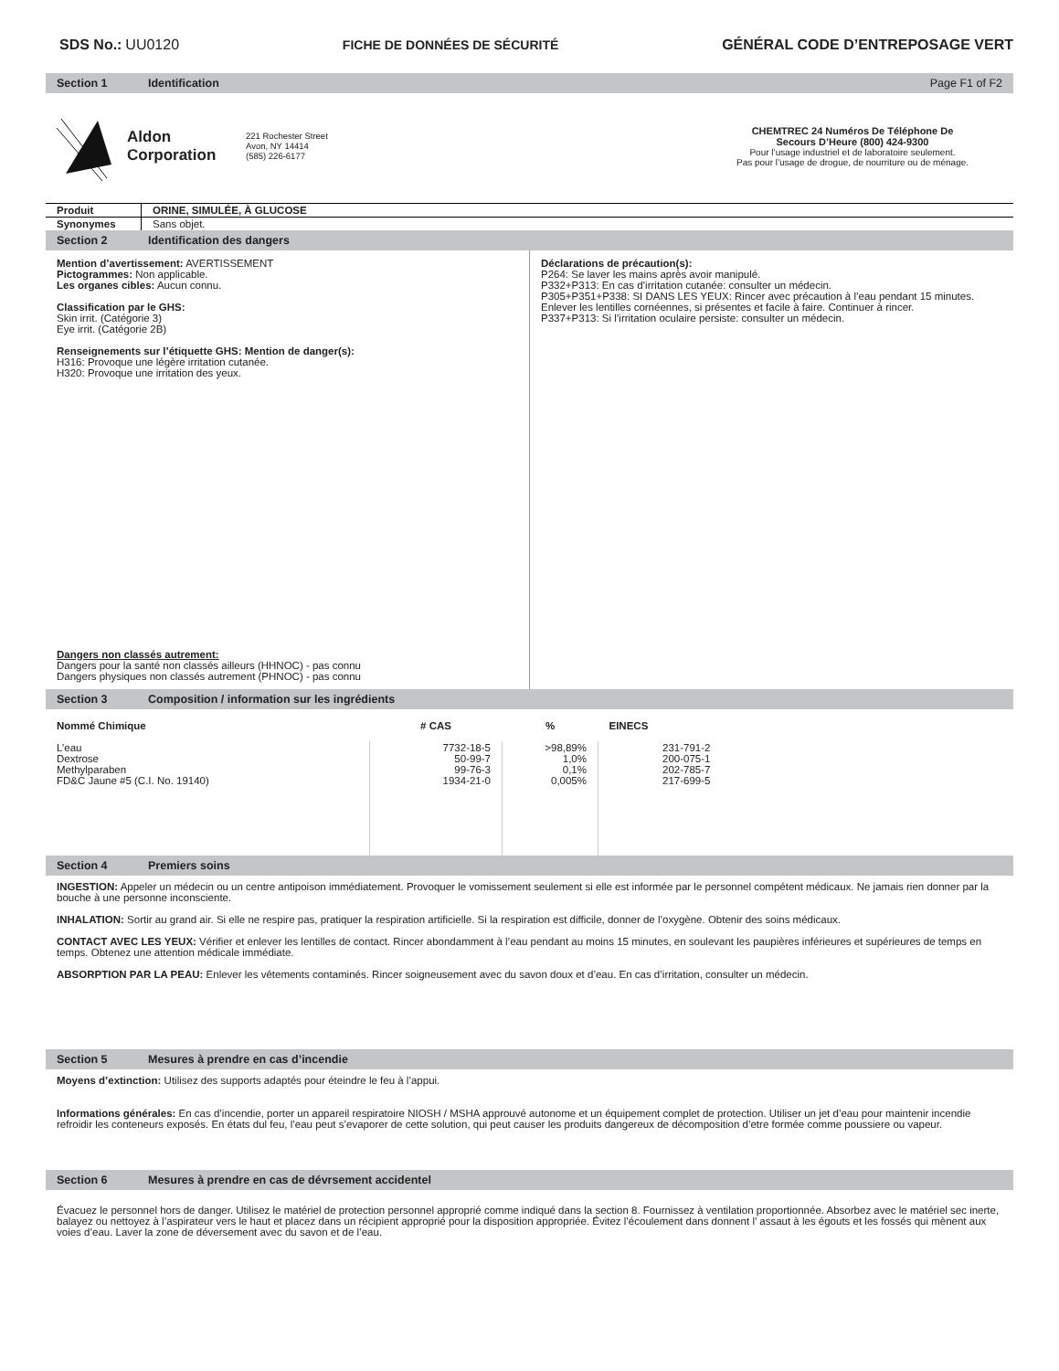SDS No.: UU0120 FICHE DE DONNÉES DE SÉCURITÉ GÉNÉRAL CODE D’ENTREPOSAGE VERT
Section 1 Identification Page F1 of F2
Aldon
Corporation
221 Rochester Street
Avon, NY 14414
(585) 226-6177
CHEMTREC 24 Numéros De Téléphone De
Secours D’Heure (800) 424-9300
Pour l’usage industriel et de laboratoire seulement.
Pas pour l’usage de drogue, de nourriture ou de ménage.
| Produit | ORINE, SIMULÉE, À GLUCOSE |
| Synonymes | Sans objet. |
Section 2 Identification des dangers
Mention d’avertissement: AVERTISSEMENT
Pictogrammes: Non applicable.
Les organes cibles: Aucun connu.
Classification par le GHS:
Skin irrit. (Catégorie 3)
Eye irrit. (Catégorie 2B)
Renseignements sur l’étiquette GHS: Mention de danger(s):
H316: Provoque une légère irritation cutanée.
H320: Provoque une irritation des yeux.
Dangers non classés autrement:
Dangers pour la santé non classés ailleurs (HHNOC) - pas connu
Dangers physiques non classés autrement (PHNOC) - pas connu
Déclarations de précaution(s):
P264: Se laver les mains après avoir manipulé.
P332+P313: En cas d’irritation cutanée: consulter un médecin.
P305+P351+P338: SI DANS LES YEUX: Rincer avec précaution à l’eau pendant 15 minutes. Enlever les lentilles cornéennes, si présentes et facile à faire. Continuer à rincer.
P337+P313: Si l’irritation oculaire persiste: consulter un médecin.
Section 3 Composition / information sur les ingrédients
| Nommé Chimique | # CAS | % | EINECS |
| --- | --- | --- | --- |
| L’eau Dextrose Methylparaben FD&C Jaune #5 (C.I. No. 19140) | 7732-18-5 50-99-7 99-76-3 1934-21-0 | >98,89% 1,0% 0,1% 0,005% | 231-791-2 200-075-1 202-785-7 217-699-5 |
Section 4 Premiers soins
INGESTION: Appeler un médecin ou un centre antipoison immédiatement. Provoquer le vomissement seulement si elle est informée par le personnel compétent médicaux. Ne jamais rien donner par la bouche à une personne inconsciente.
INHALATION: Sortir au grand air. Si elle ne respire pas, pratiquer la respiration artificielle. Si la respiration est difficile, donner de l’oxygène. Obtenir des soins médicaux.
CONTACT AVEC LES YEUX: Vérifier et enlever les lentilles de contact. Rincer abondamment à l’eau pendant au moins 15 minutes, en soulevant les paupières inférieures et supérieures de temps en temps. Obtenez une attention médicale immédiate.
ABSORPTION PAR LA PEAU: Enlever les vêtements contaminés. Rincer soigneusement avec du savon doux et d’eau. En cas d’irritation, consulter un médecin.
Section 5 Mesures à prendre en cas d’incendie
Moyens d’extinction: Utilisez des supports adaptés pour éteindre le feu à l’appui.
Informations générales: En cas d’incendie, porter un appareil respiratoire NIOSH / MSHA approuvé autonome et un équipement complet de protection. Utiliser un jet d’eau pour maintenir incendie refroidir les conteneurs exposés. En états dul feu, l’eau peut s’evaporer de cette solution, qui peut causer les produits dangereux de décomposition d’etre formée comme poussiere ou vapeur.
Section 6 Mesures à prendre en cas de dévrsement accidentel
Évacuez le personnel hors de danger. Utilisez le matériel de protection personnel approprié comme indiqué dans la section 8. Fournissez à ventilation proportionnée. Absorbez avec le matériel sec inerte, balayez ou nettoyez à l’aspirateur vers le haut et placez dans un récipient approprié pour la disposition appropriée. Évitez l’écoulement dans donnent l’ assaut à les égouts et les fossés qui mènent aux voies d’eau. Laver la zone de déversement avec du savon et de l’eau.